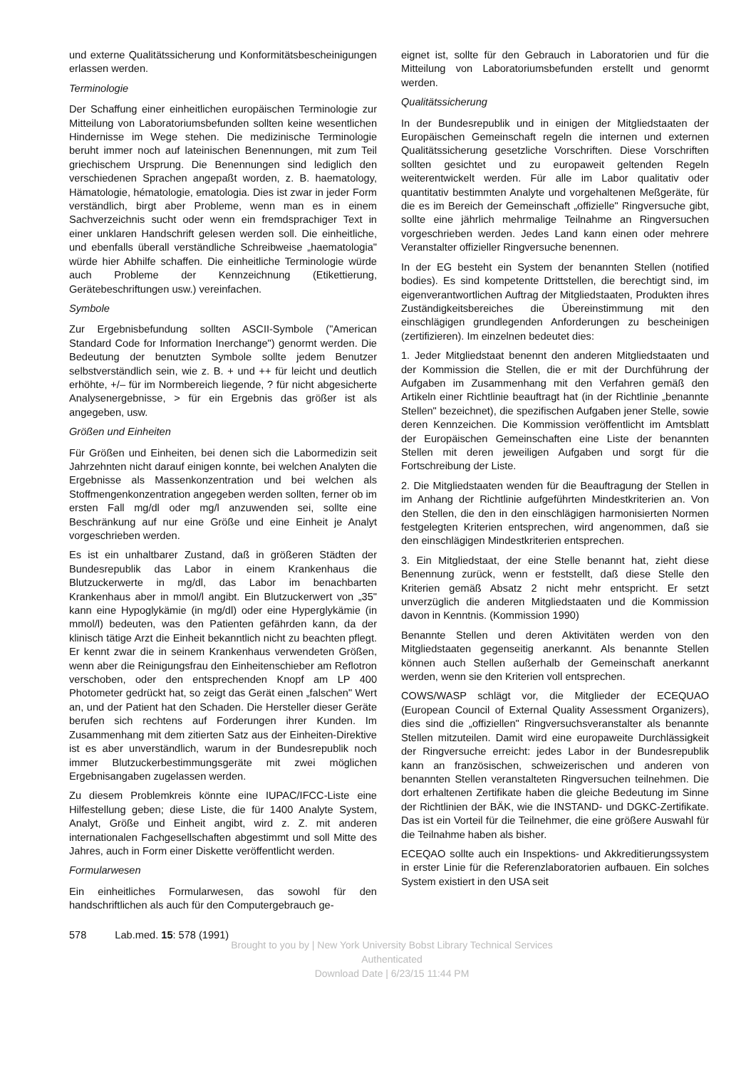und externe Qualitätssicherung und Konformitätsbescheinigungen erlassen werden.
Terminologie
Der Schaffung einer einheitlichen europäischen Terminologie zur Mitteilung von Laboratoriumsbefunden sollten keine wesentlichen Hindernisse im Wege stehen. Die medizinische Terminologie beruht immer noch auf lateinischen Benennungen, mit zum Teil griechischem Ursprung. Die Benennungen sind lediglich den verschiedenen Sprachen angepaßt worden, z. B. haematology, Hämatologie, hématologie, ematologia. Dies ist zwar in jeder Form verständlich, birgt aber Probleme, wenn man es in einem Sachverzeichnis sucht oder wenn ein fremdsprachiger Text in einer unklaren Handschrift gelesen werden soll. Die einheitliche, und ebenfalls überall verständliche Schreibweise „haematologia" würde hier Abhilfe schaffen. Die einheitliche Terminologie würde auch Probleme der Kennzeichnung (Etikettierung, Gerätebeschriftungen usw.) vereinfachen.
Symbole
Zur Ergebnisbefundung sollten ASCII-Symbole ("American Standard Code for Information Inerchange") genormt werden. Die Bedeutung der benutzten Symbole sollte jedem Benutzer selbstverständlich sein, wie z. B. + und ++ für leicht und deutlich erhöhte, +/– für im Normbereich liegende, ? für nicht abgesicherte Analysenergebnisse, > für ein Ergebnis das größer ist als angegeben, usw.
Größen und Einheiten
Für Größen und Einheiten, bei denen sich die Labormedizin seit Jahrzehnten nicht darauf einigen konnte, bei welchen Analyten die Ergebnisse als Massenkonzentration und bei welchen als Stoffmengenkonzentration angegeben werden sollten, ferner ob im ersten Fall mg/dl oder mg/l anzuwenden sei, sollte eine Beschränkung auf nur eine Größe und eine Einheit je Analyt vorgeschrieben werden.
Es ist ein unhaltbarer Zustand, daß in größeren Städten der Bundesrepublik das Labor in einem Krankenhaus die Blutzuckerwerte in mg/dl, das Labor im benachbarten Krankenhaus aber in mmol/l angibt. Ein Blutzuckerwert von „35" kann eine Hypoglykämie (in mg/dl) oder eine Hyperglykämie (in mmol/l) bedeuten, was den Patienten gefährden kann, da der klinisch tätige Arzt die Einheit bekanntlich nicht zu beachten pflegt. Er kennt zwar die in seinem Krankenhaus verwendeten Größen, wenn aber die Reinigungsfrau den Einheitenschieber am Reflotron verschoben, oder den entsprechenden Knopf am LP 400 Photometer gedrückt hat, so zeigt das Gerät einen „falschen" Wert an, und der Patient hat den Schaden. Die Hersteller dieser Geräte berufen sich rechtens auf Forderungen ihrer Kunden. Im Zusammenhang mit dem zitierten Satz aus der Einheiten-Direktive ist es aber unverständlich, warum in der Bundesrepublik noch immer Blutzuckerbestimmungsgeräte mit zwei möglichen Ergebnisangaben zugelassen werden.
Zu diesem Problemkreis könnte eine IUPAC/IFCC-Liste eine Hilfestellung geben; diese Liste, die für 1400 Analyte System, Analyt, Größe und Einheit angibt, wird z. Z. mit anderen internationalen Fachgesellschaften abgestimmt und soll Mitte des Jahres, auch in Form einer Diskette veröffentlicht werden.
Formularwesen
Ein einheitliches Formularwesen, das sowohl für den handschriftlichen als auch für den Computergebrauch ge-
eignet ist, sollte für den Gebrauch in Laboratorien und für die Mitteilung von Laboratoriumsbefunden erstellt und genormt werden.
Qualitätssicherung
In der Bundesrepublik und in einigen der Mitgliedstaaten der Europäischen Gemeinschaft regeln die internen und externen Qualitätssicherung gesetzliche Vorschriften. Diese Vorschriften sollten gesichtet und zu europaweit geltenden Regeln weiterentwickelt werden. Für alle im Labor qualitativ oder quantitativ bestimmten Analyte und vorgehaltenen Meßgeräte, für die es im Bereich der Gemeinschaft „offizielle" Ringversuche gibt, sollte eine jährlich mehrmalige Teilnahme an Ringversuchen vorgeschrieben werden. Jedes Land kann einen oder mehrere Veranstalter offizieller Ringversuche benennen.
In der EG besteht ein System der benannten Stellen (notified bodies). Es sind kompetente Drittstellen, die berechtigt sind, im eigenverantwortlichen Auftrag der Mitgliedstaaten, Produkten ihres Zuständigkeitsbereiches die Übereinstimmung mit den einschlägigen grundlegenden Anforderungen zu bescheinigen (zertifizieren). Im einzelnen bedeutet dies:
1. Jeder Mitgliedstaat benennt den anderen Mitgliedstaaten und der Kommission die Stellen, die er mit der Durchführung der Aufgaben im Zusammenhang mit den Verfahren gemäß den Artikeln einer Richtlinie beauftragt hat (in der Richtlinie „benannte Stellen" bezeichnet), die spezifischen Aufgaben jener Stelle, sowie deren Kennzeichen. Die Kommission veröffentlicht im Amtsblatt der Europäischen Gemeinschaften eine Liste der benannten Stellen mit deren jeweiligen Aufgaben und sorgt für die Fortschreibung der Liste.
2. Die Mitgliedstaaten wenden für die Beauftragung der Stellen in im Anhang der Richtlinie aufgeführten Mindestkriterien an. Von den Stellen, die den in den einschlägigen harmonisierten Normen festgelegten Kriterien entsprechen, wird angenommen, daß sie den einschlägigen Mindestkriterien entsprechen.
3. Ein Mitgliedstaat, der eine Stelle benannt hat, zieht diese Benennung zurück, wenn er feststellt, daß diese Stelle den Kriterien gemäß Absatz 2 nicht mehr entspricht. Er setzt unverzüglich die anderen Mitgliedstaaten und die Kommission davon in Kenntnis. (Kommission 1990)
Benannte Stellen und deren Aktivitäten werden von den Mitgliedstaaten gegenseitig anerkannt. Als benannte Stellen können auch Stellen außerhalb der Gemeinschaft anerkannt werden, wenn sie den Kriterien voll entsprechen.
COWS/WASP schlägt vor, die Mitglieder der ECEQUAO (European Council of External Quality Assessment Organizers), dies sind die „offiziellen" Ringversuchsveranstalter als benannte Stellen mitzuteilen. Damit wird eine europaweite Durchlässigkeit der Ringversuche erreicht: jedes Labor in der Bundesrepublik kann an französischen, schweizerischen und anderen von benannten Stellen veranstalteten Ringversuchen teilnehmen. Die dort erhaltenen Zertifikate haben die gleiche Bedeutung im Sinne der Richtlinien der BÄK, wie die INSTAND- und DGKC-Zertifikate. Das ist ein Vorteil für die Teilnehmer, die eine größere Auswahl für die Teilnahme haben als bisher.
ECEQAO sollte auch ein Inspektions- und Akkreditierungssystem in erster Linie für die Referenzlaboratorien aufbauen. Ein solches System existiert in den USA seit
578 Lab.med. 15: 578 (1991)
Brought to you by | New York University Bobst Library Technical Services
Authenticated
Download Date | 6/23/15 11:44 PM